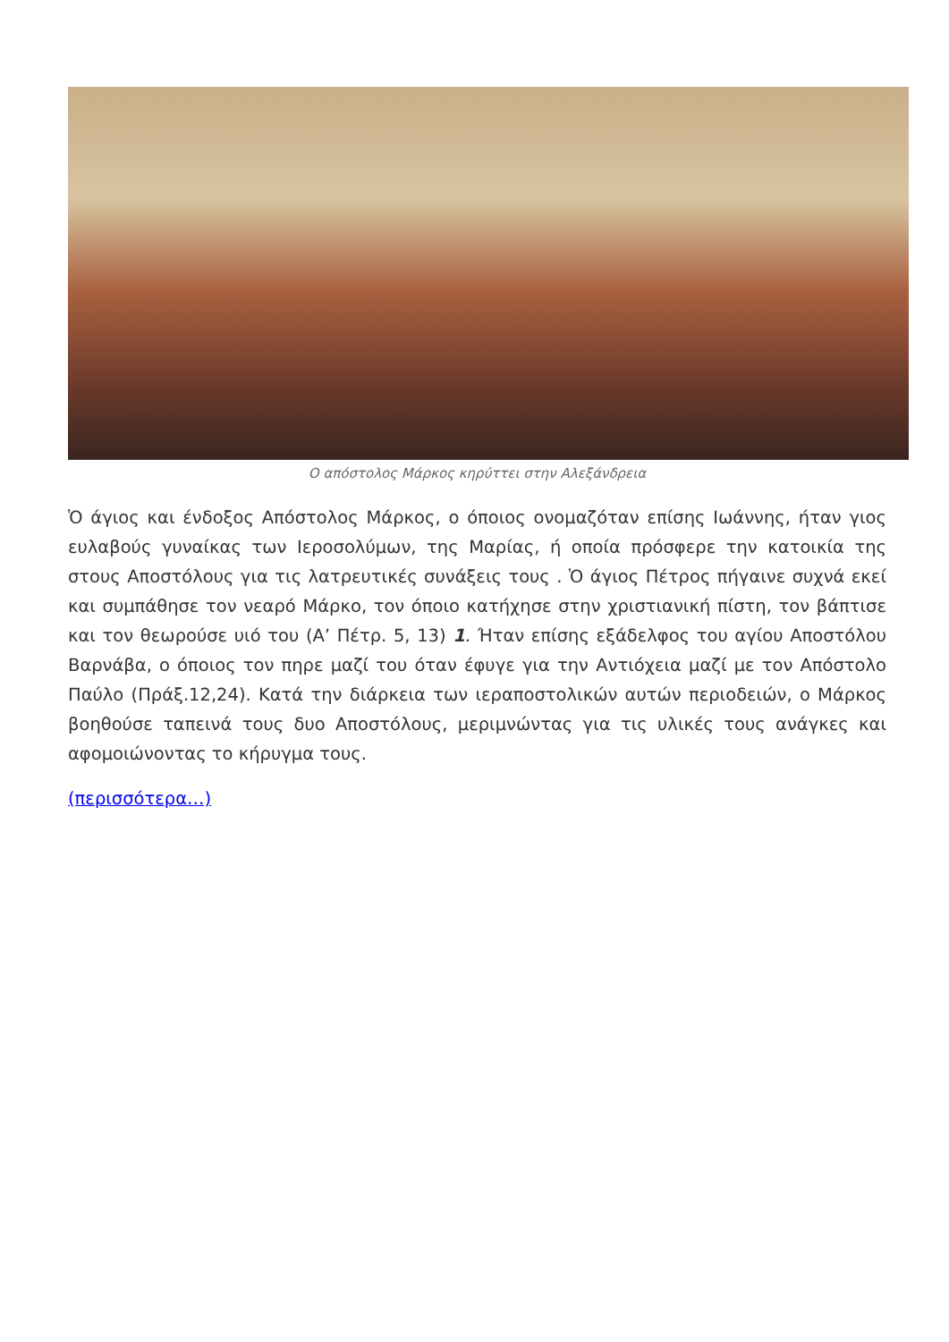Ο απόστολος Μάρκος κηρύττει στην Αλεξάνδρεια
Ὁ άγιος και ένδοξος Απόστολος Μάρκος, ο όποιος ονομαζόταν επίσης Ιωάννης, ήταν γιος ευλαβούς γυναίκας των Ιεροσολύμων, της Μαρίας, ή οποία πρόσφερε την κατοικία της στους Αποστόλους για τις λατρευτικές συνάξεις τους . Ὁ άγιος Πέτρος πήγαινε συχνά εκεί και συμπάθησε τον νεαρό Μάρκο, τον όποιο κατήχησε στην χριστιανική πίστη, τον βάπτισε και τον θεωρούσε υιό του (Α’ Πέτρ. 5, 13) 1. Ήταν επίσης εξάδελφος του αγίου Αποστόλου Βαρνάβα, ο όποιος τον πηρε μαζί του όταν έφυγε για την Αντιόχεια μαζί με τον Απόστολο Παύλο (Πράξ.12,24). Κατά την διάρκεια των ιεραποστολικών αυτών περιοδειών, ο Μάρκος βοηθούσε ταπεινά τους δυο Αποστόλους, μεριμνώντας για τις υλικές τους ανάγκες και αφομοιώνοντας το κήρυγμα τους.
(περισσότερα…)